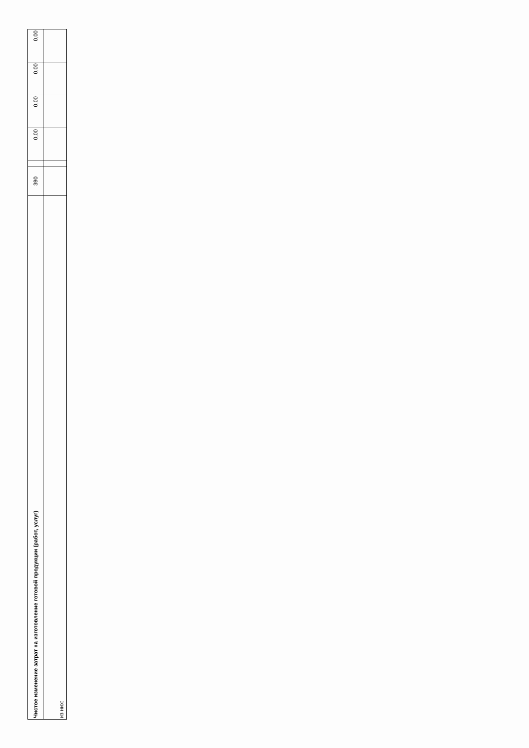| Чистое изменение затрат на изготовление готовой продукции (работ, услуг) | 390 | | 0,00 | 0,00 | 0,00 | 0,00 |
| из них: | | | | | | |